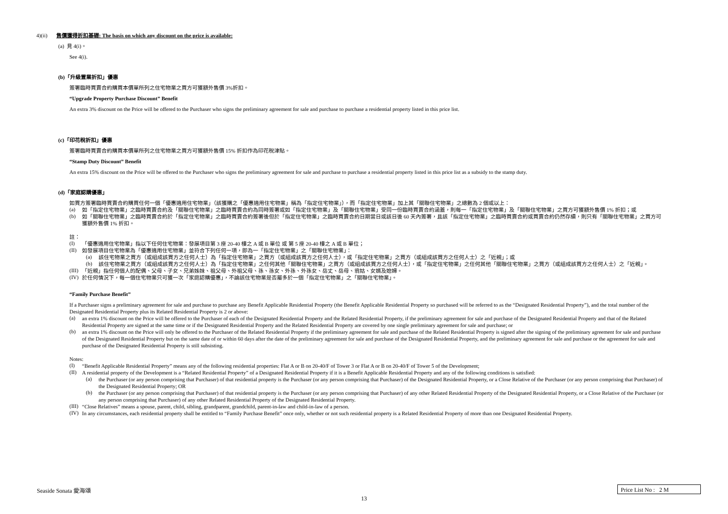4)(ii) 售價獲得折扣基礎: The basis on which any discount on the price is available:
(a) 見 4(i)。
See 4(i).
(b)「升級置業折扣」優惠
簽署臨時買賣合約購買本價單所列之住宅物業之買方可獲額外售價 3%折扣。
“Upgrade Property Purchase Discount” Benefit
An extra 3% discount on the Price will be offered to the Purchaser who signs the preliminary agreement for sale and purchase to purchase a residential property listed in this price list.
(c)「印花稅折扣」優惠
簽署臨時買賣合約購買本價單所列之住宅物業之買方可獲額外售價 15% 折扣作為印花稅津貼。
“Stamp Duty Discount” Benefit
An extra 15% discount on the Price will be offered to the Purchaser who signs the preliminary agreement for sale and purchase to purchase a residential property listed in this price list as a subsidy to the stamp duty.
(d)「家庭認購優惠」
如買方簽署臨時買賣合約購買任何一個「優惠適用住宅物業」（該獲購之「優惠適用住宅物業」稱為「指定住宅物業」），而「指定住宅物業」加上其「關聯住宅物業」之總數為 2 個或以上：
(a)
如「指定住宅物業」之臨時買賣合約及「關聯住宅物業」之臨時買賣合約為同時簽署或如「指定住宅物業」及「關聯住宅物業」受同一份臨時買賣合約涵蓋，則每一「指定住宅物業」及「關聯住宅物業」之買方可獲額外售價 1% 折扣；或
(b)
如「關聯住宅物業」之臨時買賣合約於「指定住宅物業」之臨時買賣合約簽署後但於「指定住宅物業」之臨時買賣合約日期當日或該日後 60 天內簽署，且該「指定住宅物業」之臨時買賣合約或買賣合約仍然存續，則只有「關聯住宅物業」之買方可獲額外售價 1% 折扣。
註：
(I)
「優惠適用住宅物業」指以下任何住宅物業：發展項目第 3 座 20-40 樓之 A 或 B 單位 或 第 5 座 20-40 樓之 A 或 B 單位；
(II)
如發展項目住宅物業為「優惠適用住宅物業」並符合下列任何一項，即為一「指定住宅物業」之「關聯住宅物業」：
(a)
該住宅物業之買方（或組成該買方之任何人士）為「指定住宅物業」之買方（或組成該買方之任何人士），或「指定住宅物業」之買方（或組成該買方之任何人士）之「近親」；或
(b)
該住宅物業之買方（或組成該買方之任何人士）為「指定住宅物業」之任何其他「關聯住宅物業」之買方（或組成該買方之任何人士），或「指定住宅物業」之任何其他「關聯住宅物業」之買方（或組成該買方之任何人士）之「近親」。
(III)
「近親」指任何個人的配偶、父母、子女、兄弟姊妹、祖父母、外祖父母、孫、孫女、外孫、外孫女、岳丈、岳母、翁姑、女婿及媳婦。
(IV)
於任何情況下，每一個住宅物業只可獲一次「家庭認購優惠」，不論該住宅物業是否屬多於一個「指定住宅物業」之「關聯住宅物業」。
“Family Purchase Benefit”
If a Purchaser signs a preliminary agreement for sale and purchase to purchase any Benefit Applicable Residential Property (the Benefit Applicable Residential Property so purchased will be referred to as the “Designated Residential Property”), and the total number of the Designated Residential Property plus its Related Residential Property is 2 or above:
(a)
an extra 1% discount on the Price will be offered to the Purchaser of each of the Designated Residential Property and the Related Residential Property, if the preliminary agreement for sale and purchase of the Designated Residential Property and that of the Related Residential Property are signed at the same time or if the Designated Residential Property and the Related Residential Property are covered by one single preliminary agreement for sale and purchase; or
(b)
an extra 1% discount on the Price will only be offered to the Purchaser of the Related Residential Property if the preliminary agreement for sale and purchase of the Related Residential Property is signed after the signing of the preliminary agreement for sale and purchase of the Designated Residential Property but on the same date of or within 60 days after the date of the preliminary agreement for sale and purchase of the Designated Residential Property, and the preliminary agreement for sale and purchase or the agreement for sale and purchase of the Designated Residential Property is still subsisting.
Notes:
(I)
“Benefit Applicable Residential Property” means any of the following residential properties: Flat A or B on 20-40/F of Tower 3 or Flat A or B on 20-40/F of Tower 5 of the Development;
(II)
A residential property of the Development is a “Related Residential Property” of a Designated Residential Property if it is a Benefit Applicable Residential Property and any of the following conditions is satisfied:
(a)
the Purchaser (or any person comprising that Purchaser) of that residential property is the Purchaser (or any person comprising that Purchaser) of the Designated Residential Property, or a Close Relative of the Purchaser (or any person comprising that Purchaser) of the Designated Residential Property; OR
(b)
the Purchaser (or any person comprising that Purchaser) of that residential property is the Purchaser (or any person comprising that Purchaser) of any other Related Residential Property of the Designated Residential Property, or a Close Relative of the Purchaser (or any person comprising that Purchaser) of any other Related Residential Property of the Designated Residential Property.
(III)
“Close Relatives” means a spouse, parent, child, sibling, grandparent, grandchild, parent-in-law and child-in-law of a person.
(IV)
In any circumstances, each residential property shall be entitled to “Family Purchase Benefit” once only, whether or not such residential property is a Related Residential Property of more than one Designated Residential Property.
Seaside Sonata 愛海頌 Price List No : 2 M
13